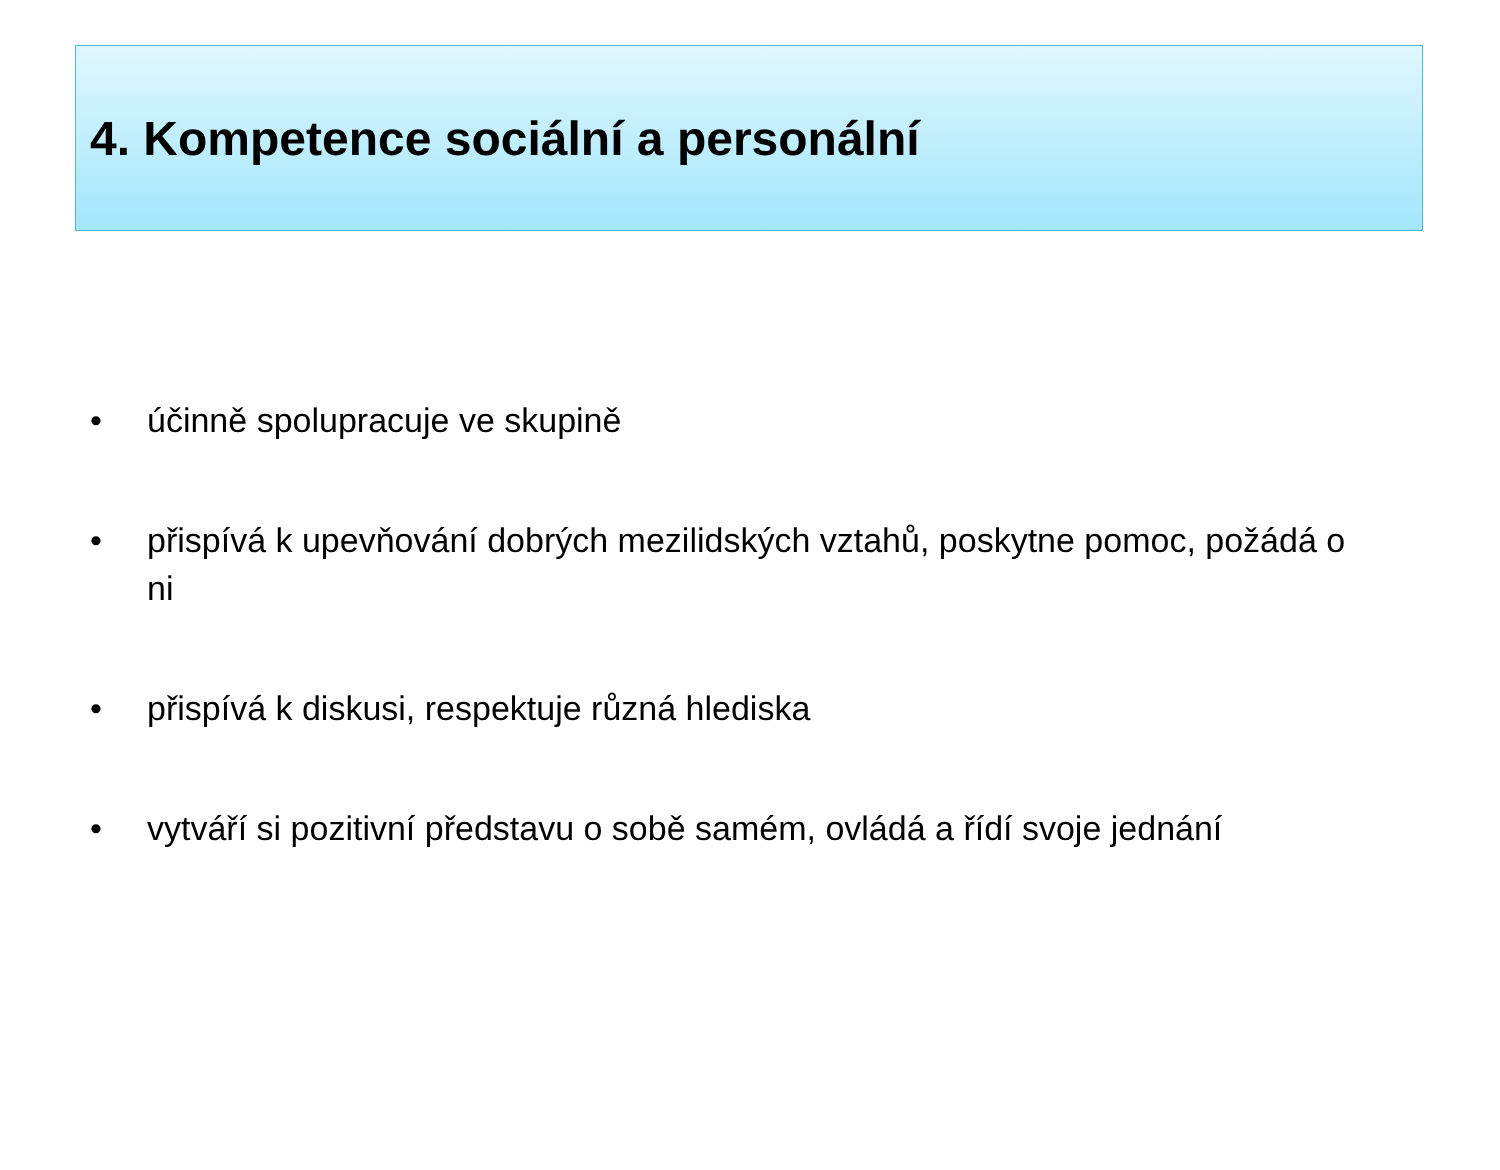4. Kompetence sociální a personální
• účinně spolupracuje ve skupině
• přispívá k upevňování dobrých mezilidských vztahů, poskytne pomoc, požádá o ni
• přispívá k diskusi, respektuje různá hlediska
• vytváří si pozitivní představu o sobě samém, ovládá a řídí svoje jednání